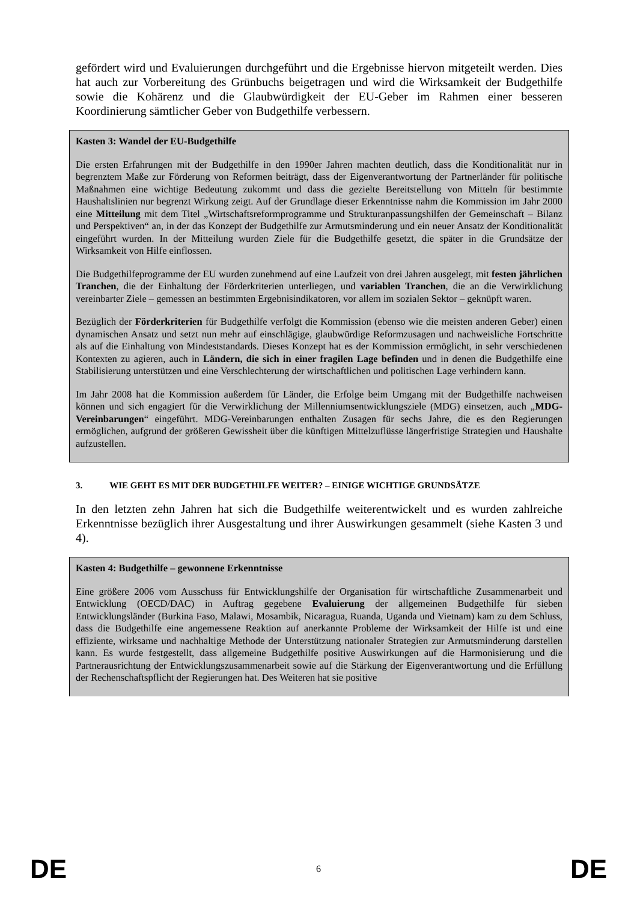gefördert wird und Evaluierungen durchgeführt und die Ergebnisse hiervon mitgeteilt werden. Dies hat auch zur Vorbereitung des Grünbuchs beigetragen und wird die Wirksamkeit der Budgethilfe sowie die Kohärenz und die Glaubwürdigkeit der EU-Geber im Rahmen einer besseren Koordinierung sämtlicher Geber von Budgethilfe verbessern.
Kasten 3: Wandel der EU-Budgethilfe
Die ersten Erfahrungen mit der Budgethilfe in den 1990er Jahren machten deutlich, dass die Konditionalität nur in begrenztem Maße zur Förderung von Reformen beiträgt, dass der Eigenverantwortung der Partnerländer für politische Maßnahmen eine wichtige Bedeutung zukommt und dass die gezielte Bereitstellung von Mitteln für bestimmte Haushaltslinien nur begrenzt Wirkung zeigt. Auf der Grundlage dieser Erkenntnisse nahm die Kommission im Jahr 2000 eine Mitteilung mit dem Titel „Wirtschaftsreformprogramme und Strukturanpassungshilfen der Gemeinschaft – Bilanz und Perspektiven“ an, in der das Konzept der Budgethilfe zur Armutsminderung und ein neuer Ansatz der Konditionalität eingeführt wurden. In der Mitteilung wurden Ziele für die Budgethilfe gesetzt, die später in die Grundsätze der Wirksamkeit von Hilfe einflossen.
Die Budgethilfeprogramme der EU wurden zunehmend auf eine Laufzeit von drei Jahren ausgelegt, mit festen jährlichen Tranchen, die der Einhaltung der Förderkriterien unterliegen, und variablen Tranchen, die an die Verwirklichung vereinbarter Ziele – gemessen an bestimmten Ergebnisindikatoren, vor allem im sozialen Sektor – geknüpft waren.
Bezüglich der Förderkriterien für Budgethilfe verfolgt die Kommission (ebenso wie die meisten anderen Geber) einen dynamischen Ansatz und setzt nun mehr auf einschlägige, glaubwürdige Reformzusagen und nachweisliche Fortschritte als auf die Einhaltung von Mindeststandards. Dieses Konzept hat es der Kommission ermöglicht, in sehr verschiedenen Kontexten zu agieren, auch in Ländern, die sich in einer fragilen Lage befinden und in denen die Budgethilfe eine Stabilisierung unterstützen und eine Verschlechterung der wirtschaftlichen und politischen Lage verhindern kann.
Im Jahr 2008 hat die Kommission außerdem für Länder, die Erfolge beim Umgang mit der Budgethilfe nachweisen können und sich engagiert für die Verwirklichung der Millenniumsentwicklungsziele (MDG) einsetzen, auch „MDG-Vereinbarungen“ eingeführt. MDG-Vereinbarungen enthalten Zusagen für sechs Jahre, die es den Regierungen ermöglichen, aufgrund der größeren Gewissheit über die künftigen Mittelzuflüsse längerfristige Strategien und Haushalte aufzustellen.
3. WIE GEHT ES MIT DER BUDGETHILFE WEITER? – EINIGE WICHTIGE GRUNDSÄTZE
In den letzten zehn Jahren hat sich die Budgethilfe weiterentwickelt und es wurden zahlreiche Erkenntnisse bezüglich ihrer Ausgestaltung und ihrer Auswirkungen gesammelt (siehe Kasten 3 und 4).
Kasten 4: Budgethilfe – gewonnene Erkenntnisse
Eine größere 2006 vom Ausschuss für Entwicklungshilfe der Organisation für wirtschaftliche Zusammenarbeit und Entwicklung (OECD/DAC) in Auftrag gegebene Evaluierung der allgemeinen Budgethilfe für sieben Entwicklungsländer (Burkina Faso, Malawi, Mosambik, Nicaragua, Ruanda, Uganda und Vietnam) kam zu dem Schluss, dass die Budgethilfe eine angemessene Reaktion auf anerkannte Probleme der Wirksamkeit der Hilfe ist und eine effiziente, wirksame und nachhaltige Methode der Unterstützung nationaler Strategien zur Armutsminderung darstellen kann. Es wurde festgestellt, dass allgemeine Budgethilfe positive Auswirkungen auf die Harmonisierung und die Partnerausrichtung der Entwicklungszusammenarbeit sowie auf die Stärkung der Eigenverantwortung und die Erfüllung der Rechenschaftspflicht der Regierungen hat. Des Weiteren hat sie positive
DE 6 DE